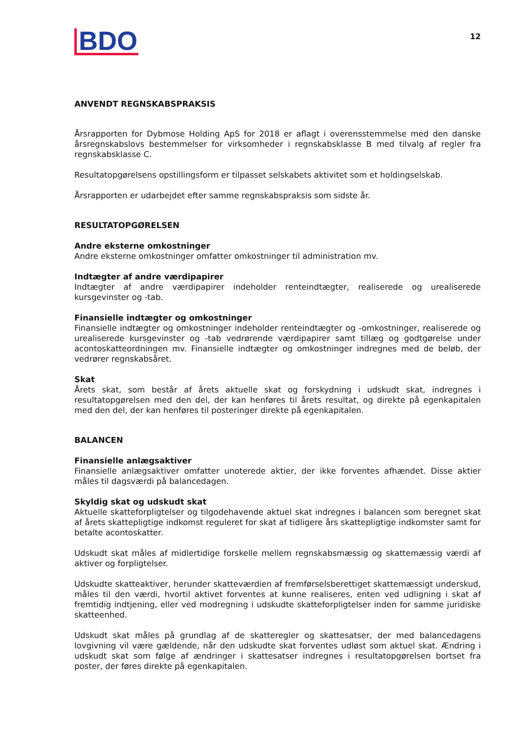BDO
12
ANVENDT REGNSKABSPRAKSIS
Årsrapporten for Dybmose Holding ApS for 2018 er aflagt i overensstemmelse med den danske årsregnskabslovs bestemmelser for virksomheder i regnskabsklasse B med tilvalg af regler fra regnskabsklasse C.
Resultatopgørelsens opstillingsform er tilpasset selskabets aktivitet som et holdingselskab.
Årsrapporten er udarbejdet efter samme regnskabspraksis som sidste år.
RESULTATOPGØRELSEN
Andre eksterne omkostninger
Andre eksterne omkostninger omfatter omkostninger til administration mv.
Indtægter af andre værdipapirer
Indtægter af andre værdipapirer indeholder renteindtægter, realiserede og urealiserede kursgevinster og -tab.
Finansielle indtægter og omkostninger
Finansielle indtægter og omkostninger indeholder renteindtægter og -omkostninger, realiserede og urealiserede kursgevinster og -tab vedrørende værdipapirer samt tillæg og godtgørelse under acontoskatteordningen mv. Finansielle indtægter og omkostninger indregnes med de beløb, der vedrører regnskabsåret.
Skat
Årets skat, som består af årets aktuelle skat og forskydning i udskudt skat, indregnes i resultatopgørelsen med den del, der kan henføres til årets resultat, og direkte på egenkapitalen med den del, der kan henføres til posteringer direkte på egenkapitalen.
BALANCEN
Finansielle anlægsaktiver
Finansielle anlægsaktiver omfatter unoterede aktier, der ikke forventes afhændet. Disse aktier måles til dagsværdi på balancedagen.
Skyldig skat og udskudt skat
Aktuelle skatteforpligtelser og tilgodehavende aktuel skat indregnes i balancen som beregnet skat af årets skattepligtige indkomst reguleret for skat af tidligere års skattepligtige indkomster samt for betalte acontoskatter.
Udskudt skat måles af midlertidige forskelle mellem regnskabsmæssig og skattemæssig værdi af aktiver og forpligtelser.
Udskudte skatteaktiver, herunder skatteværdien af fremførselsberettiget skattemæssigt underskud, måles til den værdi, hvortil aktivet forventes at kunne realiseres, enten ved udligning i skat af fremtidig indtjening, eller ved modregning i udskudte skatteforpligtelser inden for samme juridiske skatteenhed.
Udskudt skat måles på grundlag af de skatteregler og skattesatser, der med balancedagens lovgivning vil være gældende, når den udskudte skat forventes udløst som aktuel skat. Ændring i udskudt skat som følge af ændringer i skattesatser indregnes i resultatopgørelsen bortset fra poster, der føres direkte på egenkapitalen.